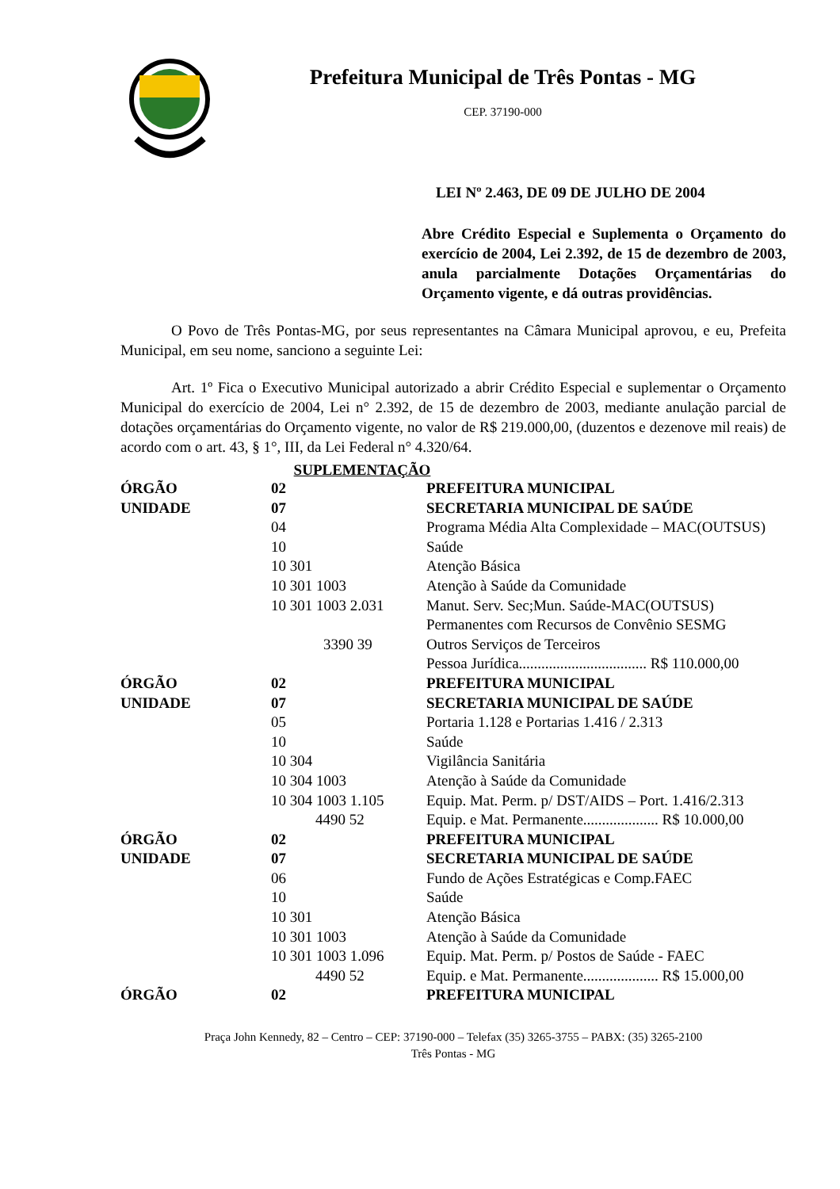Prefeitura Municipal de Três Pontas - MG
CEP. 37190-000
LEI Nº 2.463, DE 09 DE JULHO DE 2004
Abre Crédito Especial e Suplementa o Orçamento do exercício de 2004, Lei 2.392, de 15 de dezembro de 2003, anula parcialmente Dotações Orçamentárias do Orçamento vigente, e dá outras providências.
O Povo de Três Pontas-MG, por seus representantes na Câmara Municipal aprovou, e eu, Prefeita Municipal, em seu nome, sanciono a seguinte Lei:
Art. 1º Fica o Executivo Municipal autorizado a abrir Crédito Especial e suplementar o Orçamento Municipal do exercício de 2004, Lei n° 2.392, de 15 de dezembro de 2003, mediante anulação parcial de dotações orçamentárias do Orçamento vigente, no valor de R$ 219.000,00, (duzentos e dezenove mil reais) de acordo com o art. 43, § 1°, III, da Lei Federal n° 4.320/64.
SUPLEMENTAÇÃO
| ÓRGÃO | 02 | PREFEITURA MUNICIPAL |
| UNIDADE | 07 | SECRETARIA MUNICIPAL DE SAÚDE |
| | 04 | Programa Média Alta Complexidade – MAC(OUTSUS) |
| | 10 | Saúde |
| | 10 301 | Atenção Básica |
| | 10 301 1003 | Atenção à Saúde da Comunidade |
| | 10 301 1003 2.031 | Manut. Serv. Sec;Mun. Saúde-MAC(OUTSUS) Permanentes com Recursos de Convênio SESMG |
| | 3390 39 | Outros Serviços de Terceiros Pessoa Jurídica.................................. R$ 110.000,00 |
| ÓRGÃO | 02 | PREFEITURA MUNICIPAL |
| UNIDADE | 07 | SECRETARIA MUNICIPAL DE SAÚDE |
| | 05 | Portaria 1.128 e Portarias 1.416 / 2.313 |
| | 10 | Saúde |
| | 10 304 | Vigilância Sanitária |
| | 10 304 1003 | Atenção à Saúde da Comunidade |
| | 10 304 1003 1.105 | Equip. Mat. Perm. p/ DST/AIDS – Port. 1.416/2.313 |
| | 4490 52 | Equip. e Mat. Permanente.................... R$ 10.000,00 |
| ÓRGÃO | 02 | PREFEITURA MUNICIPAL |
| UNIDADE | 07 | SECRETARIA MUNICIPAL DE SAÚDE |
| | 06 | Fundo de Ações Estratégicas e Comp.FAEC |
| | 10 | Saúde |
| | 10 301 | Atenção Básica |
| | 10 301 1003 | Atenção à Saúde da Comunidade |
| | 10 301 1003 1.096 | Equip. Mat. Perm. p/ Postos de Saúde - FAEC |
| | 4490 52 | Equip. e Mat. Permanente.................... R$ 15.000,00 |
| ÓRGÃO | 02 | PREFEITURA MUNICIPAL |
Praça John Kennedy, 82 – Centro – CEP: 37190-000 – Telefax (35) 3265-3755 – PABX: (35) 3265-2100
Três Pontas - MG